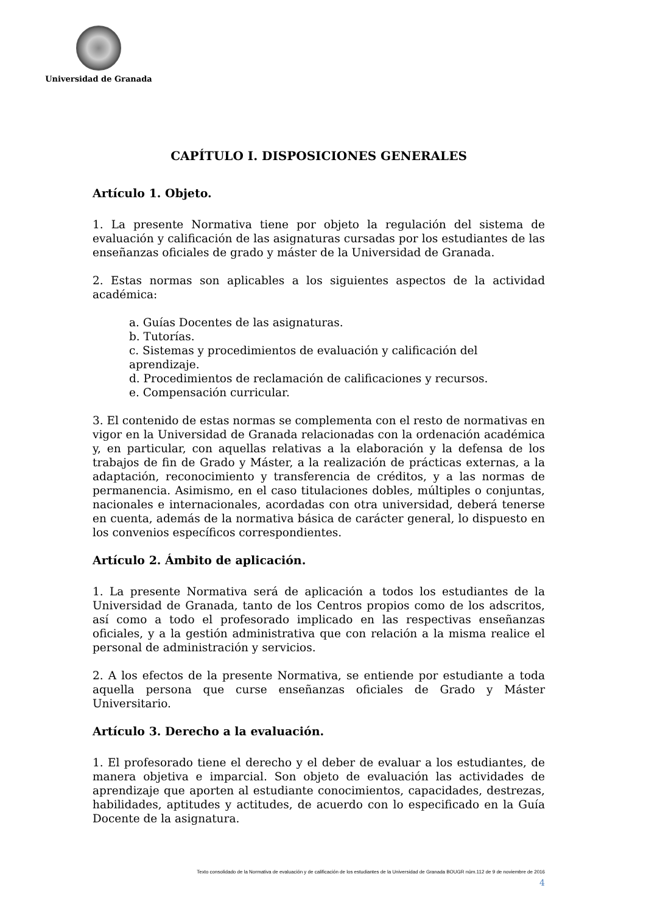Universidad de Granada
CAPÍTULO I. DISPOSICIONES GENERALES
Artículo 1. Objeto.
1. La presente Normativa tiene por objeto la regulación del sistema de evaluación y calificación de las asignaturas cursadas por los estudiantes de las enseñanzas oficiales de grado y máster de la Universidad de Granada.
2. Estas normas son aplicables a los siguientes aspectos de la actividad académica:
a. Guías Docentes de las asignaturas.
b. Tutorías.
c. Sistemas y procedimientos de evaluación y calificación del aprendizaje.
d. Procedimientos de reclamación de calificaciones y recursos.
e. Compensación curricular.
3. El contenido de estas normas se complementa con el resto de normativas en vigor en la Universidad de Granada relacionadas con la ordenación académica y, en particular, con aquellas relativas a la elaboración y la defensa de los trabajos de fin de Grado y Máster, a la realización de prácticas externas, a la adaptación, reconocimiento y transferencia de créditos, y a las normas de permanencia. Asimismo, en el caso titulaciones dobles, múltiples o conjuntas, nacionales e internacionales, acordadas con otra universidad, deberá tenerse en cuenta, además de la normativa básica de carácter general, lo dispuesto en los convenios específicos correspondientes.
Artículo 2. Ámbito de aplicación.
1. La presente Normativa será de aplicación a todos los estudiantes de la Universidad de Granada, tanto de los Centros propios como de los adscritos, así como a todo el profesorado implicado en las respectivas enseñanzas oficiales, y a la gestión administrativa que con relación a la misma realice el personal de administración y servicios.
2. A los efectos de la presente Normativa, se entiende por estudiante a toda aquella persona que curse enseñanzas oficiales de Grado y Máster Universitario.
Artículo 3. Derecho a la evaluación.
1. El profesorado tiene el derecho y el deber de evaluar a los estudiantes, de manera objetiva e imparcial. Son objeto de evaluación las actividades de aprendizaje que aporten al estudiante conocimientos, capacidades, destrezas, habilidades, aptitudes y actitudes, de acuerdo con lo especificado en la Guía Docente de la asignatura.
Texto consolidado de la Normativa de evaluación y de calificación de los estudiantes de la Universidad de Granada BOUGR núm.112 de 9 de noviembre de 2016
4